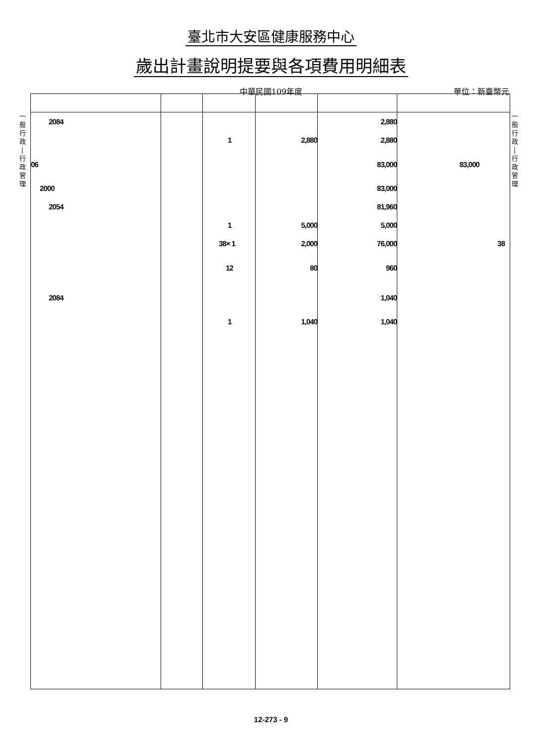臺北市大安區健康服務中心
歲出計畫說明提要與各項費用明細表
中華民國109年度 單位：新臺幣元
一
般
行
政
|
行
政
管
理
一
般
行
政
|
行
政
管
理
| 2084 | | | | 2,880 | |
| | | 1 | 2,880 | 2,880 | |
| 06 | | | | 83,000 | 83,000 |
| 2000 | | | | 83,000 | |
| 2054 | | | | 81,960 | |
| | | 1 | 5,000 | 5,000 | |
| | | 38× 1 | 2,000 | 76,000 | 38 |
| | | 12 | 80 | 960 | |
| 2084 | | | | 1,040 | |
| | | 1 | 1,040 | 1,040 | |
12-273 - 9